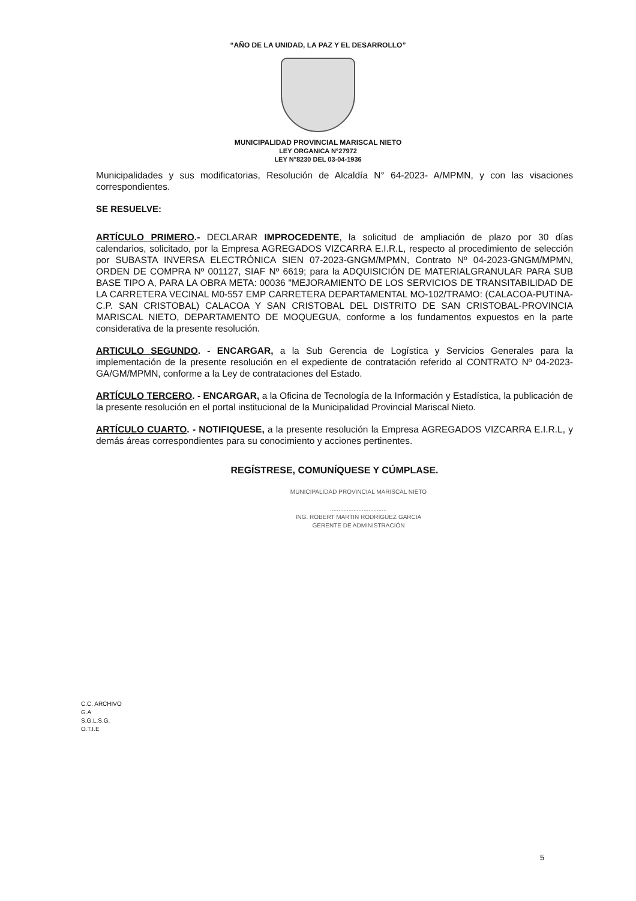“AÑO DE LA UNIDAD, LA PAZ Y EL DESARROLLO”
MUNICIPALIDAD PROVINCIAL MARISCAL NIETO
LEY ORGANICA N°27972
LEY N°8230 DEL 03-04-1936
Municipalidades y sus modificatorias, Resolución de Alcaldía N° 64-2023- A/MPMN, y con las visaciones correspondientes.
SE RESUELVE:
ARTÍCULO PRIMERO.- DECLARAR IMPROCEDENTE, la solicitud de ampliación de plazo por 30 días calendarios, solicitado, por la Empresa AGREGADOS VIZCARRA E.I.R.L, respecto al procedimiento de selección por SUBASTA INVERSA ELECTRÓNICA SIEN 07-2023-GNGM/MPMN, Contrato Nº 04-2023-GNGM/MPMN, ORDEN DE COMPRA Nº 001127, SIAF Nº 6619; para la ADQUISICIÓN DE MATERIALGRANULAR PARA SUB BASE TIPO A, PARA LA OBRA META: 00036 "MEJORAMIENTO DE LOS SERVICIOS DE TRANSITABILIDAD DE LA CARRETERA VECINAL M0-557 EMP CARRETERA DEPARTAMENTAL MO-102/TRAMO: (CALACOA-PUTINA-C.P. SAN CRISTOBAL) CALACOA Y SAN CRISTOBAL DEL DISTRITO DE SAN CRISTOBAL-PROVINCIA MARISCAL NIETO, DEPARTAMENTO DE MOQUEGUA, conforme a los fundamentos expuestos en la parte considerativa de la presente resolución.
ARTICULO SEGUNDO. - ENCARGAR, a la Sub Gerencia de Logística y Servicios Generales para la implementación de la presente resolución en el expediente de contratación referido al CONTRATO Nº 04-2023-GA/GM/MPMN, conforme a la Ley de contrataciones del Estado.
ARTÍCULO TERCERO. - ENCARGAR, a la Oficina de Tecnología de la Información y Estadística, la publicación de la presente resolución en el portal institucional de la Municipalidad Provincial Mariscal Nieto.
ARTÍCULO CUARTO. - NOTIFIQUESE, a la presente resolución la Empresa AGREGADOS VIZCARRA E.I.R.L, y demás áreas correspondientes para su conocimiento y acciones pertinentes.
REGÍSTRESE, COMUNÍQUESE Y CÚMPLASE.
MUNICIPALIDAD PROVINCIAL MARISCAL NIETO
..................................
ING. ROBERT MARTIN RODRIGUEZ GARCIA
GERENTE DE ADMINISTRACIÓN
C.C. ARCHIVO
G.A
S.G.L.S.G.
O.T.I.E
5